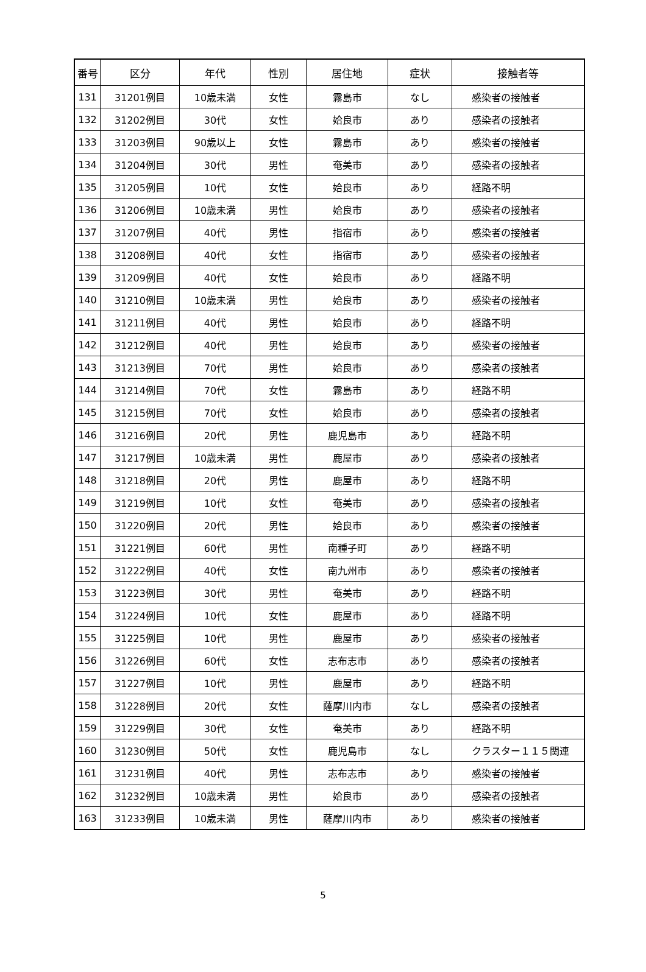| 番号 | 区分 | 年代 | 性別 | 居住地 | 症状 | 接触者等 |
| --- | --- | --- | --- | --- | --- | --- |
| 131 | 31201例目 | 10歳未満 | 女性 | 霧島市 | なし | 感染者の接触者 |
| 132 | 31202例目 | 30代 | 女性 | 姶良市 | あり | 感染者の接触者 |
| 133 | 31203例目 | 90歳以上 | 女性 | 霧島市 | あり | 感染者の接触者 |
| 134 | 31204例目 | 30代 | 男性 | 奄美市 | あり | 感染者の接触者 |
| 135 | 31205例目 | 10代 | 女性 | 姶良市 | あり | 経路不明 |
| 136 | 31206例目 | 10歳未満 | 男性 | 姶良市 | あり | 感染者の接触者 |
| 137 | 31207例目 | 40代 | 男性 | 指宿市 | あり | 感染者の接触者 |
| 138 | 31208例目 | 40代 | 女性 | 指宿市 | あり | 感染者の接触者 |
| 139 | 31209例目 | 40代 | 女性 | 姶良市 | あり | 経路不明 |
| 140 | 31210例目 | 10歳未満 | 男性 | 姶良市 | あり | 感染者の接触者 |
| 141 | 31211例目 | 40代 | 男性 | 姶良市 | あり | 経路不明 |
| 142 | 31212例目 | 40代 | 男性 | 姶良市 | あり | 感染者の接触者 |
| 143 | 31213例目 | 70代 | 男性 | 姶良市 | あり | 感染者の接触者 |
| 144 | 31214例目 | 70代 | 女性 | 霧島市 | あり | 経路不明 |
| 145 | 31215例目 | 70代 | 女性 | 姶良市 | あり | 感染者の接触者 |
| 146 | 31216例目 | 20代 | 男性 | 鹿児島市 | あり | 経路不明 |
| 147 | 31217例目 | 10歳未満 | 男性 | 鹿屋市 | あり | 感染者の接触者 |
| 148 | 31218例目 | 20代 | 男性 | 鹿屋市 | あり | 経路不明 |
| 149 | 31219例目 | 10代 | 女性 | 奄美市 | あり | 感染者の接触者 |
| 150 | 31220例目 | 20代 | 男性 | 姶良市 | あり | 感染者の接触者 |
| 151 | 31221例目 | 60代 | 男性 | 南種子町 | あり | 経路不明 |
| 152 | 31222例目 | 40代 | 女性 | 南九州市 | あり | 感染者の接触者 |
| 153 | 31223例目 | 30代 | 男性 | 奄美市 | あり | 経路不明 |
| 154 | 31224例目 | 10代 | 女性 | 鹿屋市 | あり | 経路不明 |
| 155 | 31225例目 | 10代 | 男性 | 鹿屋市 | あり | 感染者の接触者 |
| 156 | 31226例目 | 60代 | 女性 | 志布志市 | あり | 感染者の接触者 |
| 157 | 31227例目 | 10代 | 男性 | 鹿屋市 | あり | 経路不明 |
| 158 | 31228例目 | 20代 | 女性 | 薩摩川内市 | なし | 感染者の接触者 |
| 159 | 31229例目 | 30代 | 女性 | 奄美市 | あり | 経路不明 |
| 160 | 31230例目 | 50代 | 女性 | 鹿児島市 | なし | クラスター１１５関連 |
| 161 | 31231例目 | 40代 | 男性 | 志布志市 | あり | 感染者の接触者 |
| 162 | 31232例目 | 10歳未満 | 男性 | 姶良市 | あり | 感染者の接触者 |
| 163 | 31233例目 | 10歳未満 | 男性 | 薩摩川内市 | あり | 感染者の接触者 |
5